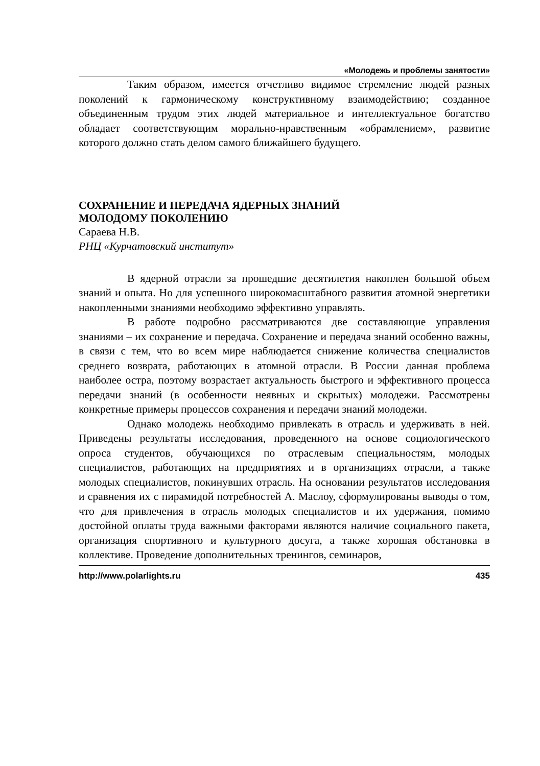«Молодежь и проблемы занятости»
Таким образом, имеется отчетливо видимое стремление людей разных поколений к гармоническому конструктивному взаимодействию; созданное объединенным трудом этих людей материальное и интеллектуальное богатство обладает соответствующим морально-нравственным «обрамлением», развитие которого должно стать делом самого ближайшего будущего.
СОХРАНЕНИЕ И ПЕРЕДАЧА ЯДЕРНЫХ ЗНАНИЙ
МОЛОДОМУ ПОКОЛЕНИЮ
Сараева Н.В.
РНЦ «Курчатовский институт»
В ядерной отрасли за прошедшие десятилетия накоплен большой объем знаний и опыта. Но для успешного широкомасштабного развития атомной энергетики накопленными знаниями необходимо эффективно управлять.
В работе подробно рассматриваются две составляющие управления знаниями – их сохранение и передача. Сохранение и передача знаний особенно важны, в связи с тем, что во всем мире наблюдается снижение количества специалистов среднего возврата, работающих в атомной отрасли. В России данная проблема наиболее остра, поэтому возрастает актуальность быстрого и эффективного процесса передачи знаний (в особенности неявных и скрытых) молодежи. Рассмотрены конкретные примеры процессов сохранения и передачи знаний молодежи.
Однако молодежь необходимо привлекать в отрасль и удерживать в ней. Приведены результаты исследования, проведенного на основе социологического опроса студентов, обучающихся по отраслевым специальностям, молодых специалистов, работающих на предприятиях и в организациях отрасли, а также молодых специалистов, покинувших отрасль. На основании результатов исследования и сравнения их с пирамидой потребностей А. Маслоу, сформулированы выводы о том, что для привлечения в отрасль молодых специалистов и их удержания, помимо достойной оплаты труда важными факторами являются наличие социального пакета, организация спортивного и культурного досуга, а также хорошая обстановка в коллективе. Проведение дополнительных тренингов, семинаров,
http://www.polarlights.ru 435